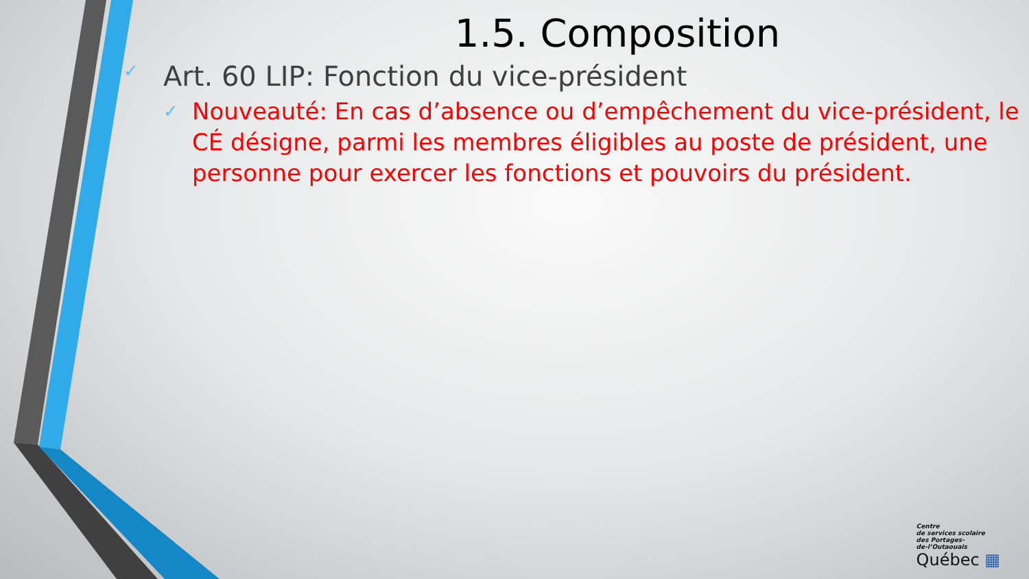1.5. Composition
✓ Art. 60 LIP: Fonction du vice-président
✓ Nouveauté: En cas d’absence ou d’empêchement du vice-président, le CÉ désigne, parmi les membres éligibles au poste de président, une personne pour exercer les fonctions et pouvoirs du président.
Centre
de services scolaire
des Portages-
de-l’Outaouais
Québec ▦